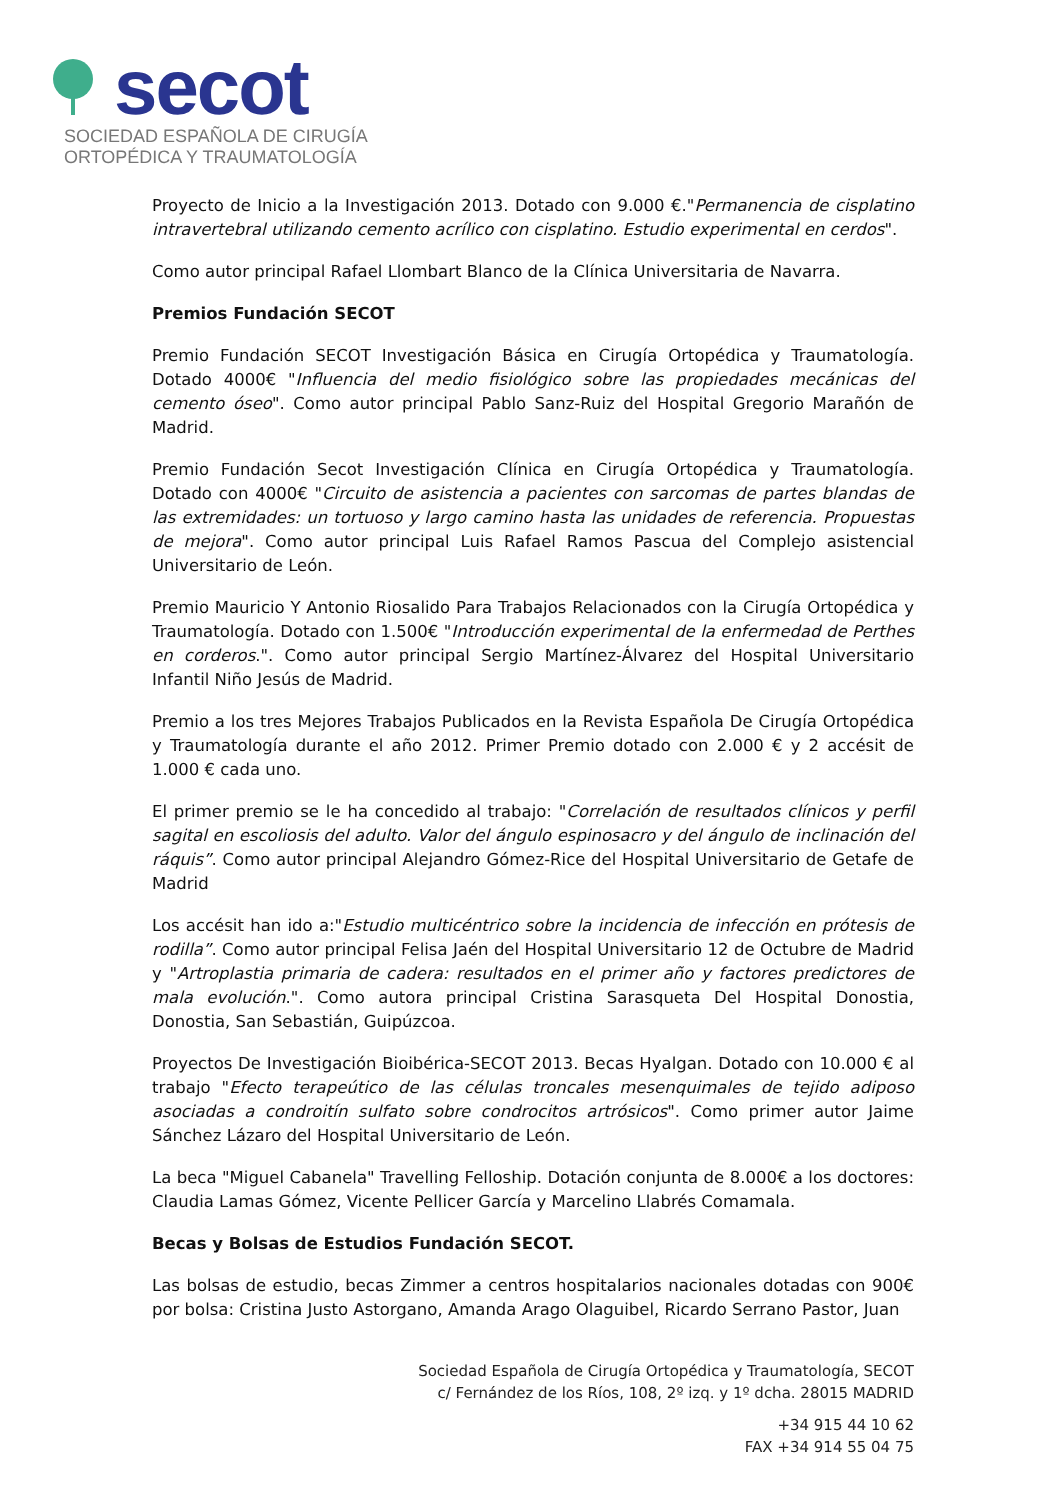secot
SOCIEDAD ESPAÑOLA DE CIRUGÍA
ORTOPÉDICA Y TRAUMATOLOGÍA
Proyecto de Inicio a la Investigación 2013. Dotado con 9.000 €."Permanencia de cisplatino intravertebral utilizando cemento acrílico con cisplatino. Estudio experimental en cerdos".
Como autor principal Rafael Llombart Blanco de la Clínica Universitaria de Navarra.
Premios Fundación SECOT
Premio Fundación SECOT Investigación Básica en Cirugía Ortopédica y Traumatología. Dotado 4000€ "Influencia del medio fisiológico sobre las propiedades mecánicas del cemento óseo". Como autor principal Pablo Sanz-Ruiz del Hospital Gregorio Marañón de Madrid.
Premio Fundación Secot Investigación Clínica en Cirugía Ortopédica y Traumatología. Dotado con 4000€ "Circuito de asistencia a pacientes con sarcomas de partes blandas de las extremidades: un tortuoso y largo camino hasta las unidades de referencia. Propuestas de mejora". Como autor principal Luis Rafael Ramos Pascua del Complejo asistencial Universitario de León.
Premio Mauricio Y Antonio Riosalido Para Trabajos Relacionados con la Cirugía Ortopédica y Traumatología. Dotado con 1.500€ "Introducción experimental de la enfermedad de Perthes en corderos.". Como autor principal Sergio Martínez-Álvarez del Hospital Universitario Infantil Niño Jesús de Madrid.
Premio a los tres Mejores Trabajos Publicados en la Revista Española De Cirugía Ortopédica y Traumatología durante el año 2012. Primer Premio dotado con 2.000 € y 2 accésit de 1.000 € cada uno.
El primer premio se le ha concedido al trabajo: "Correlación de resultados clínicos y perfil sagital en escoliosis del adulto. Valor del ángulo espinosacro y del ángulo de inclinación del ráquis”. Como autor principal Alejandro Gómez-Rice del Hospital Universitario de Getafe de Madrid
Los accésit han ido a:"Estudio multicéntrico sobre la incidencia de infección en prótesis de rodilla”. Como autor principal Felisa Jaén del Hospital Universitario 12 de Octubre de Madrid y "Artroplastia primaria de cadera: resultados en el primer año y factores predictores de mala evolución.". Como autora principal Cristina Sarasqueta Del Hospital Donostia, Donostia, San Sebastián, Guipúzcoa.
Proyectos De Investigación Bioibérica-SECOT 2013. Becas Hyalgan. Dotado con 10.000 € al trabajo "Efecto terapeútico de las células troncales mesenquimales de tejido adiposo asociadas a condroitín sulfato sobre condrocitos artrósicos". Como primer autor Jaime Sánchez Lázaro del Hospital Universitario de León.
La beca "Miguel Cabanela" Travelling Felloship. Dotación conjunta de 8.000€ a los doctores: Claudia Lamas Gómez, Vicente Pellicer García y Marcelino Llabrés Comamala.
Becas y Bolsas de Estudios Fundación SECOT.
Las bolsas de estudio, becas Zimmer a centros hospitalarios nacionales dotadas con 900€ por bolsa: Cristina Justo Astorgano, Amanda Arago Olaguibel, Ricardo Serrano Pastor, Juan
Sociedad Española de Cirugía Ortopédica y Traumatología, SECOT
c/ Fernández de los Ríos, 108, 2º izq. y 1º dcha. 28015 MADRID
+34 915 44 10 62
FAX +34 914 55 04 75